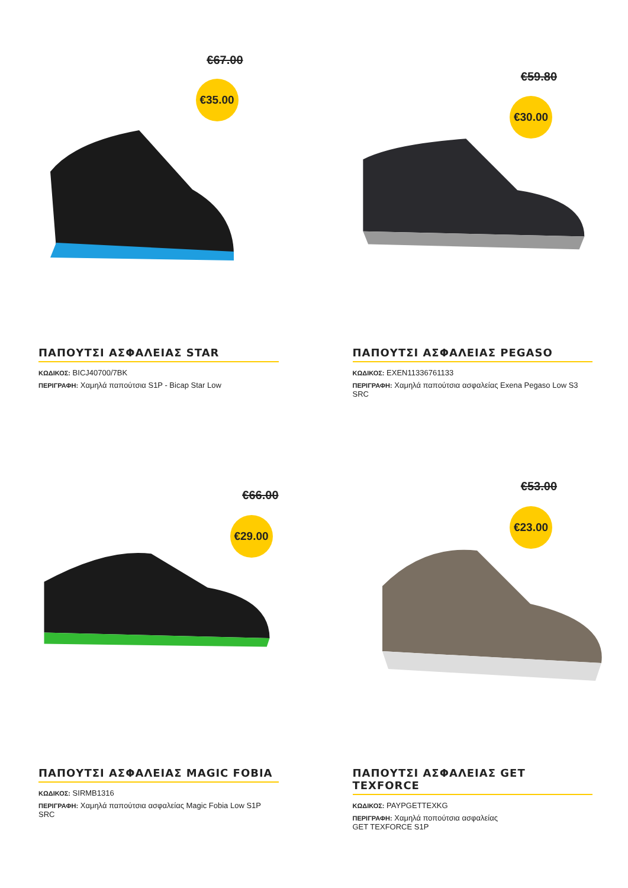€67.00
€35.00
ΠΑΠΟΥΤΣΙ ΑΣΦΑΛΕΙΑΣ STAR
ΚΩΔΙΚΟΣ: BICJ40700/7BK
ΠΕΡΙΓΡΑΦΗ: Χαμηλά παπούτσια S1P - Bicap Star Low
€59.80
€30.00
ΠΑΠΟΥΤΣΙ ΑΣΦΑΛΕΙΑΣ PEGASO
ΚΩΔΙΚΟΣ: EXEN11336761133
ΠΕΡΙΓΡΑΦΗ: Χαμηλά παπούτσια ασφαλείας Exena Pegaso Low S3 SRC
€66.00
€29.00
ΠΑΠΟΥΤΣΙ ΑΣΦΑΛΕΙΑΣ MAGIC FOBIA
ΚΩΔΙΚΟΣ: SIRMB1316
ΠΕΡΙΓΡΑΦΗ: Χαμηλά παπούτσια ασφαλείας Magic Fobia Low S1P SRC
€53.00
€23.00
ΠΑΠΟΥΤΣΙ ΑΣΦΑΛΕΙΑΣ GET TEXFORCE
ΚΩΔΙΚΟΣ: PAYPGETTEXKG
ΠΕΡΙΓΡΑΦΗ: Χαμηλά ποπούτσια ασφαλείας
GET TEXFORCE S1P